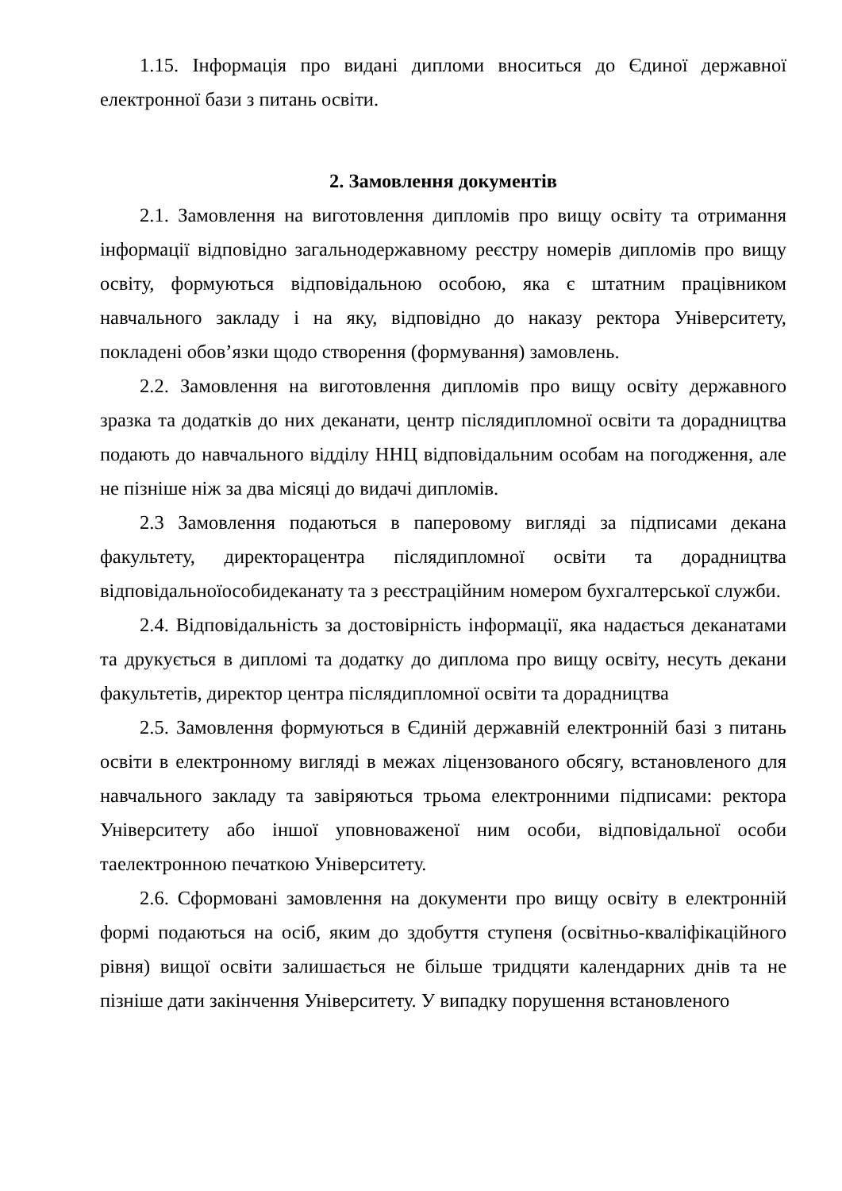1.15. Інформація про видані дипломи вноситься до Єдиної державної електронної бази з питань освіти.
2. Замовлення документів
2.1. Замовлення на виготовлення дипломів про вищу освіту та отримання інформації відповідно загальнодержавному реєстру номерів дипломів про вищу освіту, формуються відповідальною особою, яка є штатним працівником навчального закладу і на яку, відповідно до наказу ректора Університету, покладені обов’язки щодо створення (формування) замовлень.
2.2. Замовлення на виготовлення дипломів про вищу освіту державного зразка та додатків до них деканати, центр післядипломної освіти та дорадництва подають до навчального відділу ННЦ відповідальним особам на погодження, але не пізніше ніж за два місяці до видачі дипломів.
2.3 Замовлення подаються в паперовому вигляді за підписами декана факультету, директорацентра післядипломної освіти та дорадництва відповідальноїособидеканату та з реєстраційним номером бухгалтерської служби.
2.4. Відповідальність за достовірність інформації, яка надається деканатами та друкується в дипломі та додатку до диплома про вищу освіту, несуть декани факультетів, директор центра післядипломної освіти та дорадництва
2.5. Замовлення формуються в Єдиній державній електронній базі з питань освіти в електронному вигляді в межах ліцензованого обсягу, встановленого для навчального закладу та завіряються трьома електронними підписами: ректора Університету або іншої уповноваженої ним особи, відповідальної особи таелектронною печаткою Університету.
2.6. Сформовані замовлення на документи про вищу освіту в електронній формі подаються на осіб, яким до здобуття ступеня (освітньо-кваліфікаційного рівня) вищої освіти залишається не більше тридцяти календарних днів та не пізніше дати закінчення Університету. У випадку порушення встановленого